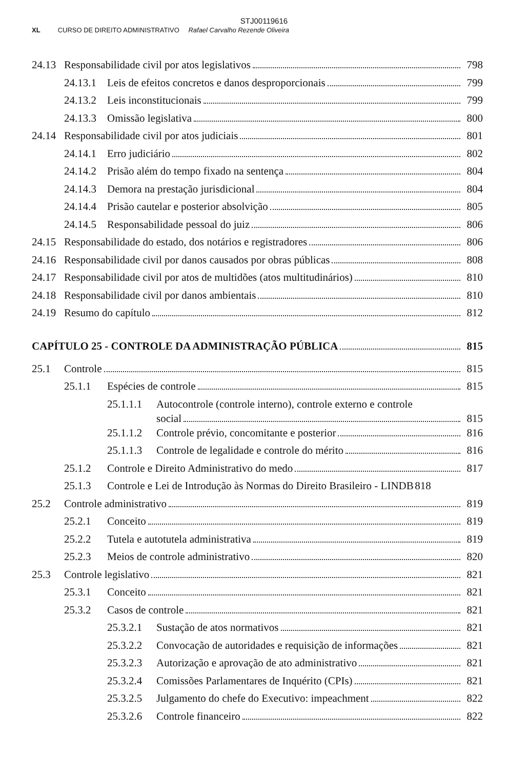STJ00119616
XL CURSO DE DIREITO ADMINISTRATIVO Rafael Carvalho Rezende Oliveira
24.13 Responsabilidade civil por atos legislativos 798
24.13.1 Leis de efeitos concretos e danos desproporcionais 799
24.13.2 Leis inconstitucionais 799
24.13.3 Omissão legislativa 800
24.14 Responsabilidade civil por atos judiciais 801
24.14.1 Erro judiciário 802
24.14.2 Prisão além do tempo fixado na sentença 804
24.14.3 Demora na prestação jurisdicional 804
24.14.4 Prisão cautelar e posterior absolvição 805
24.14.5 Responsabilidade pessoal do juiz 806
24.15 Responsabilidade do estado, dos notários e registradores 806
24.16 Responsabilidade civil por danos causados por obras públicas 808
24.17 Responsabilidade civil por atos de multidões (atos multitudinários) 810
24.18 Responsabilidade civil por danos ambientais 810
24.19 Resumo do capítulo 812
CAPÍTULO 25 - CONTROLE DA ADMINISTRAÇÃO PÚBLICA 815
25.1 Controle 815
25.1.1 Espécies de controle 815
25.1.1.1 Autocontrole (controle interno), controle externo e controle
social 815
25.1.1.2 Controle prévio, concomitante e posterior 816
25.1.1.3 Controle de legalidade e controle do mérito 816
25.1.2 Controle e Direito Administrativo do medo 817
25.1.3 Controle e Lei de Introdução às Normas do Direito Brasileiro - LINDB 818
25.2 Controle administrativo 819
25.2.1 Conceito 819
25.2.2 Tutela e autotutela administrativa 819
25.2.3 Meios de controle administrativo 820
25.3 Controle legislativo 821
25.3.1 Conceito 821
25.3.2 Casos de controle 821
25.3.2.1 Sustação de atos normativos 821
25.3.2.2 Convocação de autoridades e requisição de informações 821
25.3.2.3 Autorização e aprovação de ato administrativo 821
25.3.2.4 Comissões Parlamentares de Inquérito (CPIs) 821
25.3.2.5 Julgamento do chefe do Executivo: impeachment 822
25.3.2.6 Controle financeiro 822